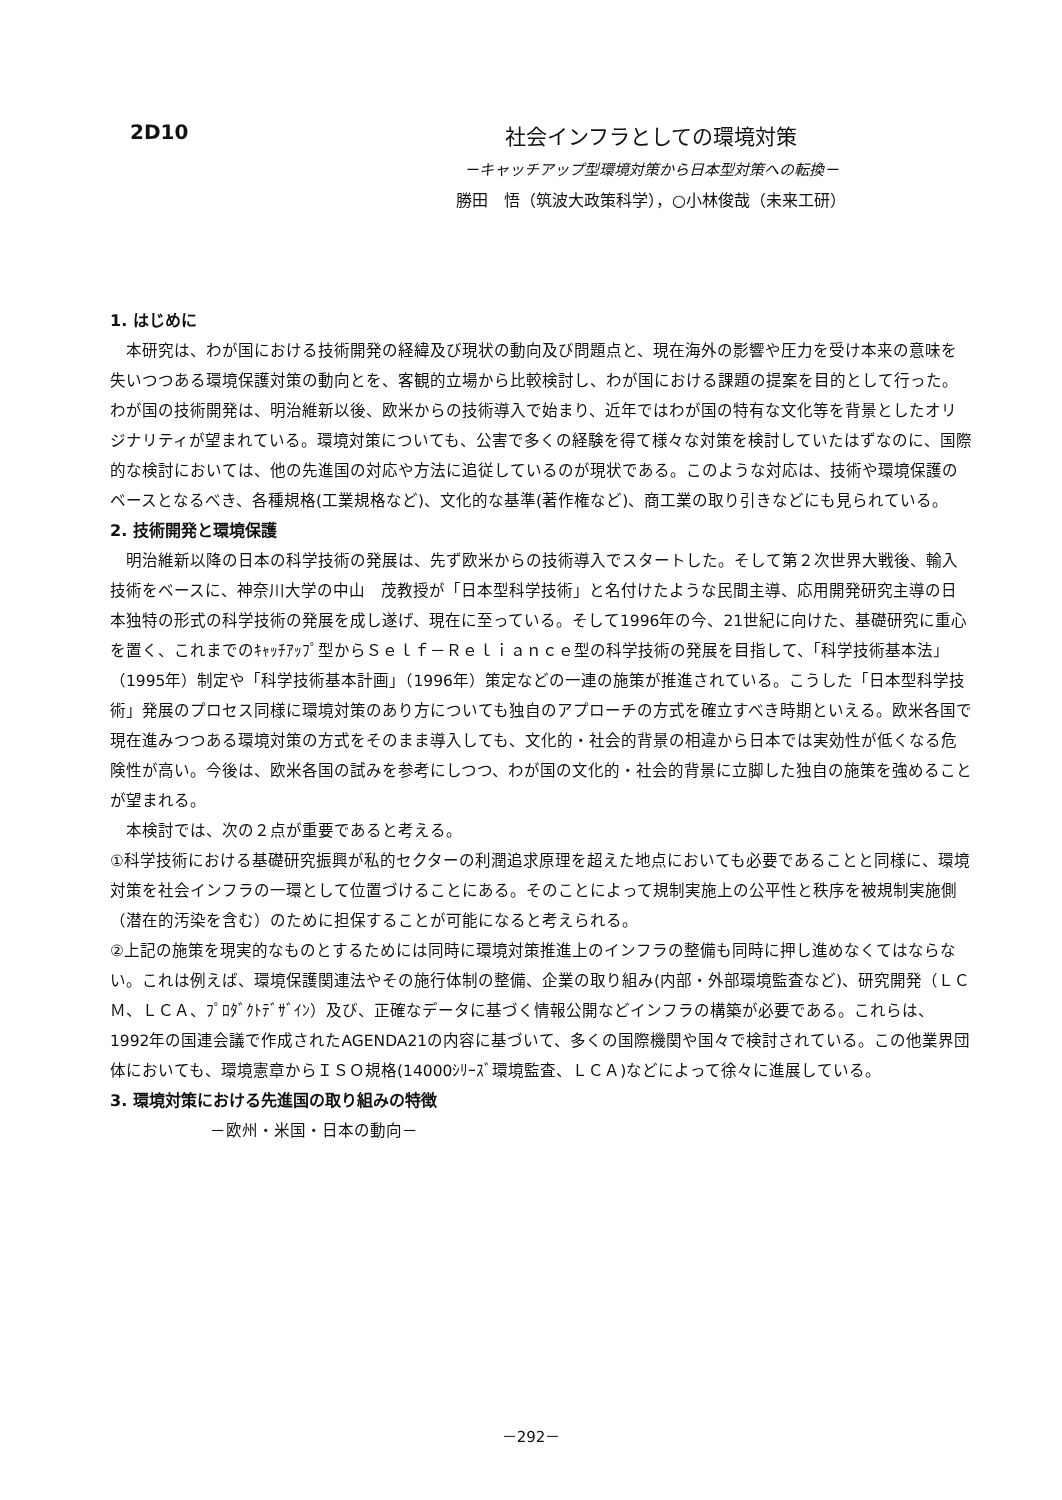2D10 社会インフラとしての環境対策
－キャッチアップ型環境対策から日本型対策への転換－
勝田　悟（筑波大政策科学），○小林俊哉（未来工研）
1. はじめに
本研究は、わが国における技術開発の経緯及び現状の動向及び問題点と、現在海外の影響や圧力を受け本来の意味を失いつつある環境保護対策の動向とを、客観的立場から比較検討し、わが国における課題の提案を目的として行った。わが国の技術開発は、明治維新以後、欧米からの技術導入で始まり、近年ではわが国の特有な文化等を背景としたオリジナリティが望まれている。環境対策についても、公害で多くの経験を得て様々な対策を検討していたはずなのに、国際的な検討においては、他の先進国の対応や方法に追従しているのが現状である。このような対応は、技術や環境保護のベースとなるべき、各種規格(工業規格など)、文化的な基準(著作権など)、商工業の取り引きなどにも見られている。
2. 技術開発と環境保護
明治維新以降の日本の科学技術の発展は、先ず欧米からの技術導入でスタートした。そして第２次世界大戦後、輸入技術をベースに、神奈川大学の中山　茂教授が「日本型科学技術」と名付けたような民間主導、応用開発研究主導の日本独特の形式の科学技術の発展を成し遂げ、現在に至っている。そして1996年の今、21世紀に向けた、基礎研究に重心を置く、これまでのｷｬｯﾁｱｯﾌﾟ型からＳｅｌｆ－Ｒｅｌｉａｎｃｅ型の科学技術の発展を目指して、「科学技術基本法」（1995年）制定や「科学技術基本計画」（1996年）策定などの一連の施策が推進されている。こうした「日本型科学技術」発展のプロセス同様に環境対策のあり方についても独自のアプローチの方式を確立すべき時期といえる。欧米各国で現在進みつつある環境対策の方式をそのまま導入しても、文化的・社会的背景の相違から日本では実効性が低くなる危険性が高い。今後は、欧米各国の試みを参考にしつつ、わが国の文化的・社会的背景に立脚した独自の施策を強めることが望まれる。
本検討では、次の２点が重要であると考える。
①科学技術における基礎研究振興が私的セクターの利潤追求原理を超えた地点においても必要であることと同様に、環境対策を社会インフラの一環として位置づけることにある。そのことによって規制実施上の公平性と秩序を被規制実施側（潜在的汚染を含む）のために担保することが可能になると考えられる。
②上記の施策を現実的なものとするためには同時に環境対策推進上のインフラの整備も同時に押し進めなくてはならない。これは例えば、環境保護関連法やその施行体制の整備、企業の取り組み(内部・外部環境監査など)、研究開発（ＬＣＭ、ＬＣＡ、ﾌﾟﾛﾀﾞｸﾄﾃﾞｻﾞｲﾝ）及び、正確なデータに基づく情報公開などインフラの構築が必要である。これらは、1992年の国連会議で作成されたAGENDA21の内容に基づいて、多くの国際機関や国々で検討されている。この他業界団体においても、環境憲章からＩＳＯ規格(14000ｼﾘｰｽﾞ環境監査、ＬＣＡ)などによって徐々に進展している。
3. 環境対策における先進国の取り組みの特徴
－欧州・米国・日本の動向－
－292－